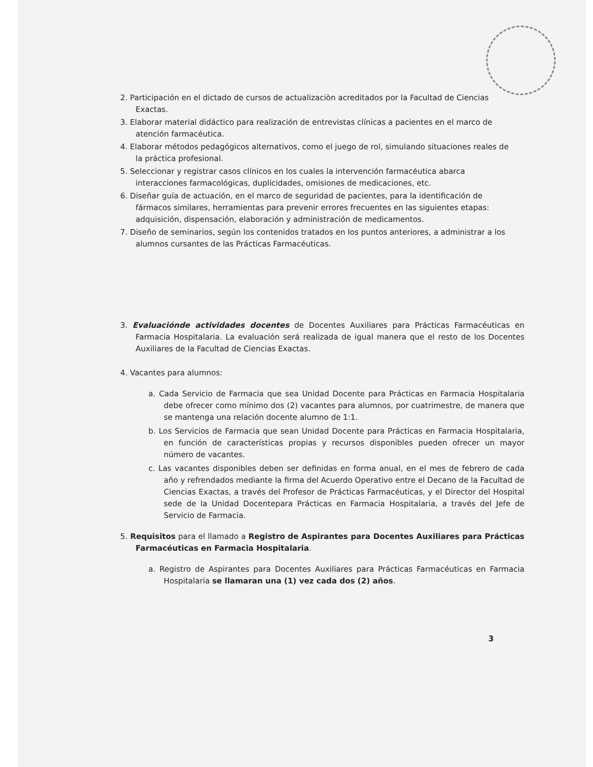2. Participación en el dictado de cursos de actualizaciòn acreditados por la Facultad de Ciencias Exactas.
3. Elaborar material didáctico para realización de entrevistas clínicas a pacientes en el marco de atención farmacéutica.
4. Elaborar métodos pedagógicos alternativos, como el juego de rol, simulando situaciones reales de la práctica profesional.
5. Seleccionar y registrar casos clínicos en los cuales la intervención farmacéutica abarca interacciones farmacológicas, duplicidades, omisiones de medicaciones, etc.
6. Diseñar guía de actuación, en el marco de seguridad de pacientes, para la identificación de fármacos similares, herramientas para prevenir errores frecuentes en las siguientes etapas: adquisición, dispensación, elaboración y administración de medicamentos.
7. Diseño de seminarios, según los contenidos tratados en los puntos anteriores, a administrar a los alumnos cursantes de las Prácticas Farmacéuticas.
3. Evaluaciónde actividades docentes de Docentes Auxiliares para Prácticas Farmacéuticas en Farmacia Hospitalaria. La evaluación será realizada de igual manera que el resto de los Docentes Auxiliares de la Facultad de Ciencias Exactas.
4. Vacantes para alumnos:
a. Cada Servicio de Farmacia que sea Unidad Docente para Prácticas en Farmacia Hospitalaria debe ofrecer como mínimo dos (2) vacantes para alumnos, por cuatrimestre, de manera que se mantenga una relación docente alumno de 1:1.
b. Los Servicios de Farmacia que sean Unidad Docente para Prácticas en Farmacia Hospitalaria, en función de características propias y recursos disponibles pueden ofrecer un mayor número de vacantes.
c. Las vacantes disponibles deben ser definidas en forma anual, en el mes de febrero de cada año y refrendados mediante la firma del Acuerdo Operativo entre el Decano de la Facultad de Ciencias Exactas, a través del Profesor de Prácticas Farmacéuticas, y el Director del Hospital sede de la Unidad Docentepara Prácticas en Farmacia Hospitalaria, a través del Jefe de Servicio de Farmacia.
5. Requisitos para el llamado a Registro de Aspirantes para Docentes Auxiliares para Prácticas Farmacéuticas en Farmacia Hospitalaria.
a. Registro de Aspirantes para Docentes Auxiliares para Prácticas Farmacéuticas en Farmacia Hospitalaria se llamaran una (1) vez cada dos (2) años.
3